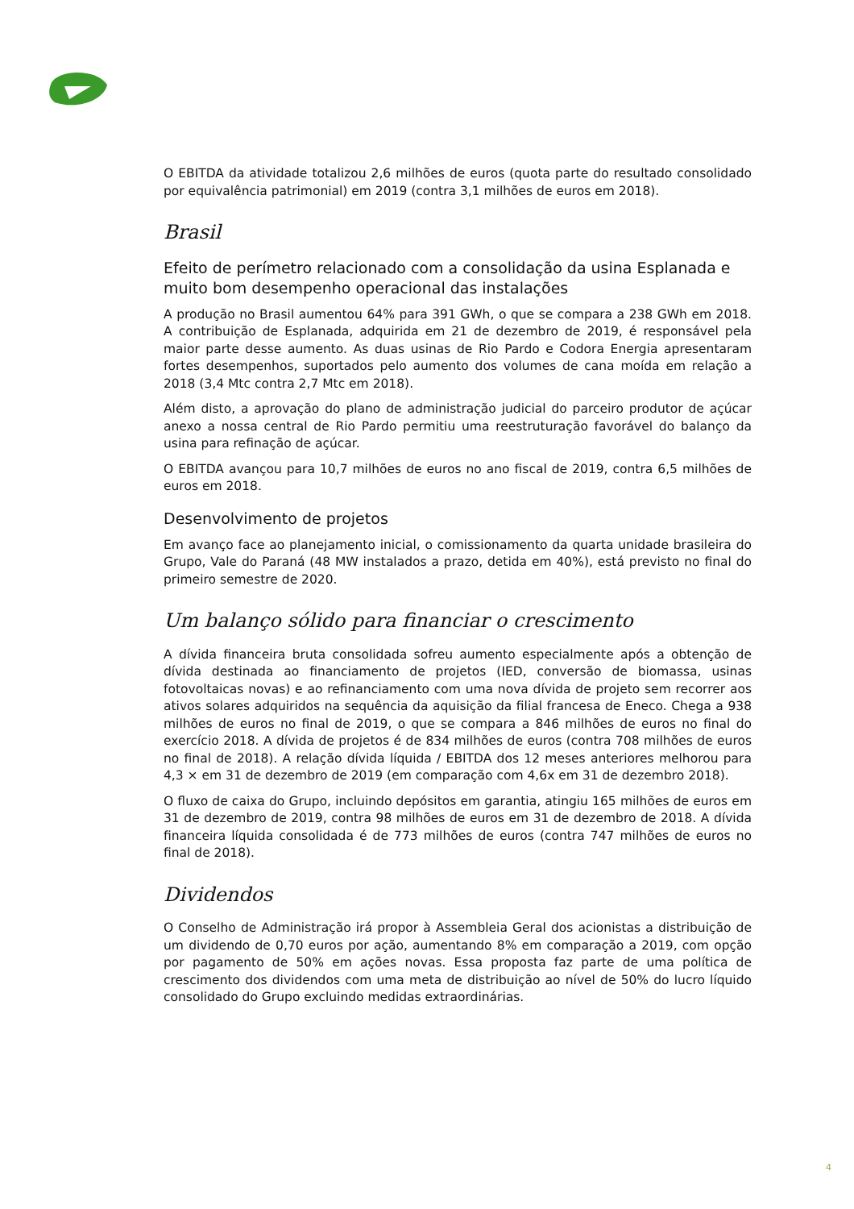O EBITDA da atividade totalizou 2,6 milhões de euros (quota parte do resultado consolidado por equivalência patrimonial) em 2019 (contra 3,1 milhões de euros em 2018).
Brasil
Efeito de perímetro relacionado com a consolidação da usina Esplanada e muito bom desempenho operacional das instalações
A produção no Brasil aumentou 64% para 391 GWh, o que se compara a 238 GWh em 2018. A contribuição de Esplanada, adquirida em 21 de dezembro de 2019, é responsável pela maior parte desse aumento. As duas usinas de Rio Pardo e Codora Energia apresentaram fortes desempenhos, suportados pelo aumento dos volumes de cana moída em relação a 2018 (3,4 Mtc contra 2,7 Mtc em 2018).
Além disto, a aprovação do plano de administração judicial do parceiro produtor de açúcar anexo a nossa central de Rio Pardo permitiu uma reestruturação favorável do balanço da usina para refinação de açúcar.
O EBITDA avançou para 10,7 milhões de euros no ano fiscal de 2019, contra 6,5 milhões de euros em 2018.
Desenvolvimento de projetos
Em avanço face ao planejamento inicial, o comissionamento da quarta unidade brasileira do Grupo, Vale do Paraná (48 MW instalados a prazo, detida em 40%), está previsto no final do primeiro semestre de 2020.
Um balanço sólido para financiar o crescimento
A dívida financeira bruta consolidada sofreu aumento especialmente após a obtenção de dívida destinada ao financiamento de projetos (IED, conversão de biomassa, usinas fotovoltaicas novas) e ao refinanciamento com uma nova dívida de projeto sem recorrer aos ativos solares adquiridos na sequência da aquisição da filial francesa de Eneco. Chega a 938 milhões de euros no final de 2019, o que se compara a 846 milhões de euros no final do exercício 2018. A dívida de projetos é de 834 milhões de euros (contra 708 milhões de euros no final de 2018). A relação dívida líquida / EBITDA dos 12 meses anteriores melhorou para 4,3 × em 31 de dezembro de 2019 (em comparação com 4,6x em 31 de dezembro 2018).
O fluxo de caixa do Grupo, incluindo depósitos em garantia, atingiu 165 milhões de euros em 31 de dezembro de 2019, contra 98 milhões de euros em 31 de dezembro de 2018. A dívida financeira líquida consolidada é de 773 milhões de euros (contra 747 milhões de euros no final de 2018).
Dividendos
O Conselho de Administração irá propor à Assembleia Geral dos acionistas a distribuição de um dividendo de 0,70 euros por ação, aumentando 8% em comparação a 2019, com opção por pagamento de 50% em ações novas. Essa proposta faz parte de uma política de crescimento dos dividendos com uma meta de distribuição ao nível de 50% do lucro líquido consolidado do Grupo excluindo medidas extraordinárias.
4